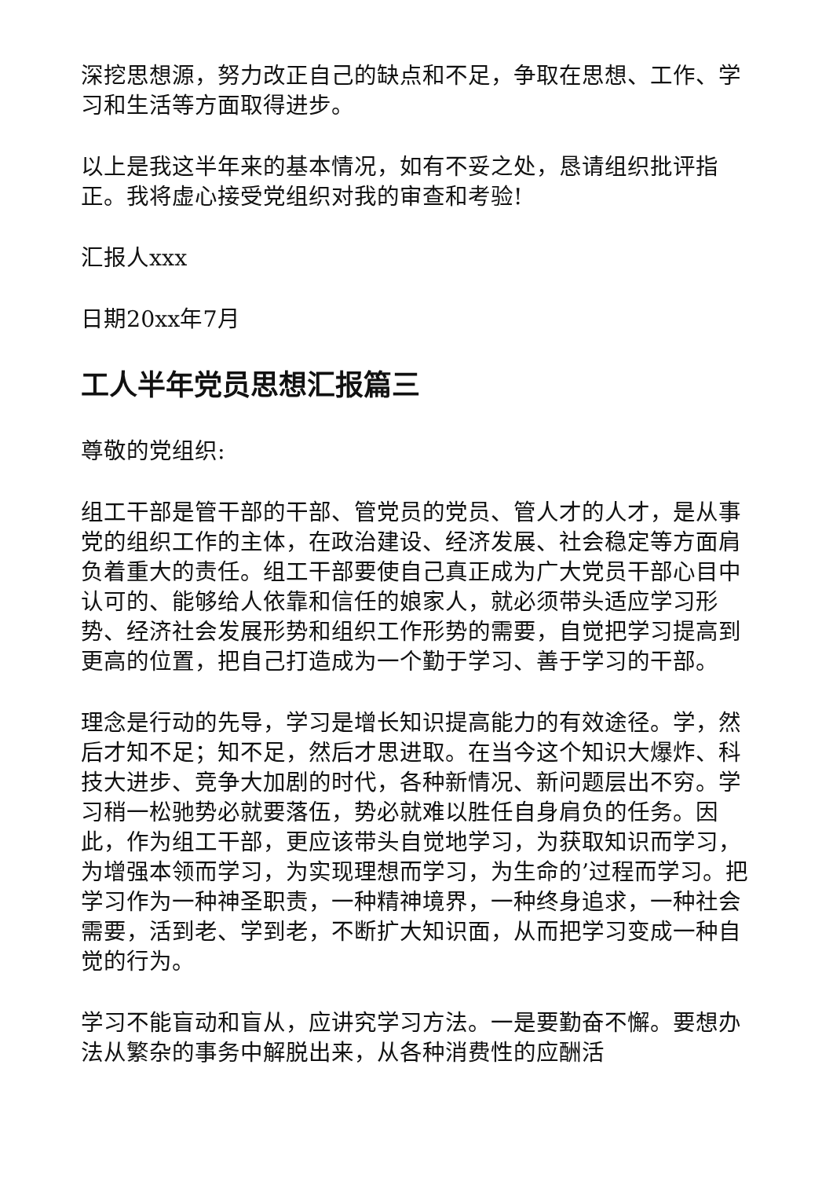深挖思想源，努力改正自己的缺点和不足，争取在思想、工作、学习和生活等方面取得进步。
以上是我这半年来的基本情况，如有不妥之处，恳请组织批评指正。我将虚心接受党组织对我的审查和考验!
汇报人xxx
日期20xx年7月
工人半年党员思想汇报篇三
尊敬的党组织:
组工干部是管干部的干部、管党员的党员、管人才的人才，是从事党的组织工作的主体，在政治建设、经济发展、社会稳定等方面肩负着重大的责任。组工干部要使自己真正成为广大党员干部心目中认可的、能够给人依靠和信任的娘家人，就必须带头适应学习形势、经济社会发展形势和组织工作形势的需要，自觉把学习提高到更高的位置，把自己打造成为一个勤于学习、善于学习的干部。
理念是行动的先导，学习是增长知识提高能力的有效途径。学，然后才知不足；知不足，然后才思进取。在当今这个知识大爆炸、科技大进步、竞争大加剧的时代，各种新情况、新问题层出不穷。学习稍一松驰势必就要落伍，势必就难以胜任自身肩负的任务。因此，作为组工干部，更应该带头自觉地学习，为获取知识而学习，为增强本领而学习，为实现理想而学习，为生命的’过程而学习。把学习作为一种神圣职责，一种精神境界，一种终身追求，一种社会需要，活到老、学到老，不断扩大知识面，从而把学习变成一种自觉的行为。
学习不能盲动和盲从，应讲究学习方法。一是要勤奋不懈。要想办法从繁杂的事务中解脱出来，从各种消费性的应酬活